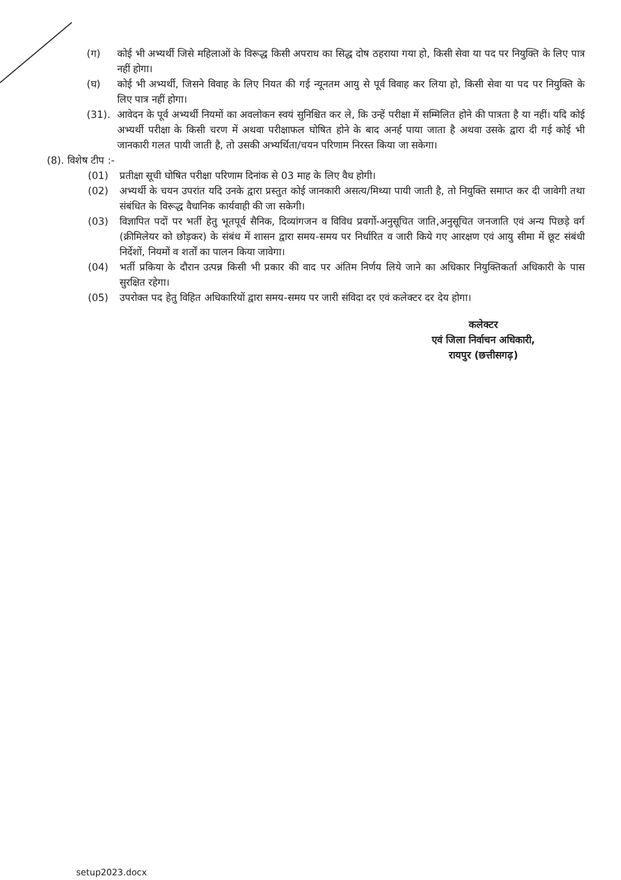(ग) कोई भी अभ्यर्थी जिसे महिलाओं के विरूद्ध किसी अपराध का सिद्ध दोष ठहराया गया हो, किसी सेवा या पद पर नियुक्ति के लिए पात्र नहीं होगा।
(घ) कोई भी अभ्यर्थी, जिसने विवाह के लिए नियत की गई न्यूनतम आयु से पूर्व विवाह कर लिया हो, किसी सेवा या पद पर नियुक्ति के लिए पात्र नहीं होगा।
(31). आवेदन के पूर्व अभ्यर्थी नियमों का अवलोकन स्वयं सुनिश्चित कर ले, कि उन्हें परीक्षा में सम्मिलित होने की पात्रता है या नहीं। यदि कोई अभ्यर्थी परीक्षा के किसी चरण में अथवा परीक्षाफल घोषित होने के बाद अनर्ह पाया जाता है अथवा उसके द्वारा दी गई कोई भी जानकारी गलत पायी जाती है, तो उसकी अभ्यर्थिता/चयन परिणाम निरस्त किया जा सकेगा।
(8). विशेष टीप :-
(01) प्रतीक्षा सूची घोषित परीक्षा परिणाम दिनांक से 03 माह के लिए वैध होगी।
(02) अभ्यर्थी के चयन उपरांत यदि उनके द्वारा प्रस्तुत कोई जानकारी असत्य/मिथ्या पायी जाती है, तो नियुक्ति समाप्त कर दी जावेगी तथा संबंधित के विरूद्ध वैधानिक कार्यवाही की जा सकेगी।
(03) विज्ञापित पदों पर भर्ती हेतु भूतपूर्व सैनिक, दिव्यांगजन व विविध प्रवर्गो-अनुसूचित जाति,अनुसूचित जनजाति एवं अन्य पिछड़े वर्ग (क्रीमिलेयर को छोड़कर) के संबंध में शासन द्वारा समय-समय पर निर्धारित व जारी किये गए आरक्षण एवं आयु सीमा में छूट संबंधी निर्देशों, नियमों व शर्तों का पालन किया जावेगा।
(04) भर्ती प्रकिया के दौरान उत्पन्न किसी भी प्रकार की वाद पर अंतिम निर्णय लिये जाने का अधिकार नियुक्तिकर्ता अधिकारी के पास सुरक्षित रहेगा।
(05) उपरोक्त पद हेतु विहित अधिकारियों द्वारा समय-समय पर जारी संविदा दर एवं कलेक्टर दर देय होगा।
कलेक्टर
एवं जिला निर्वाचन अधिकारी,
रायपुर (छत्तीसगढ़)
setup2023.docx